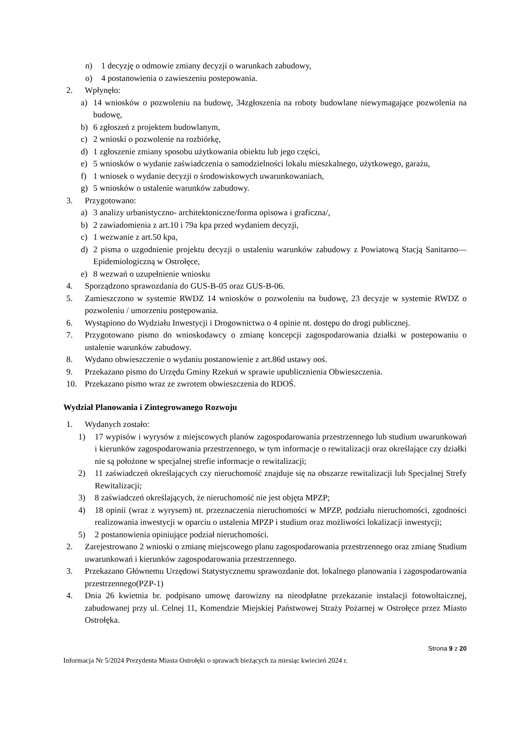n) 1 decyzję o odmowie zmiany decyzji o warunkach zabudowy,
o) 4 postanowienia o zawieszeniu postepowania.
2. Wpłynęło:
a) 14 wniosków o pozwoleniu na budowę, 34zgłoszenia na roboty budowlane niewymagające pozwolenia na budowę,
b) 6 zgłoszeń z projektem budowlanym,
c) 2 wnioski o pozwolenie na rozbiórkę,
d) 1 zgłoszenie zmiany sposobu użytkowania obiektu lub jego części,
e) 5 wniosków o wydanie zaświadczenia o samodzielności lokalu mieszkalnego, użytkowego, garażu,
f) 1 wniosek o wydanie decyzji o środowiskowych uwarunkowaniach,
g) 5 wniosków o ustalenie warunków zabudowy.
3. Przygotowano:
a) 3 analizy urbanistyczno- architektoniczne/forma opisowa i graficzna/,
b) 2 zawiadomienia z art.10 i 79a kpa przed wydaniem decyzji,
c) 1 wezwanie z art.50 kpa,
d) 2 pisma o uzgodnienie projektu decyzji o ustaleniu warunków zabudowy z Powiatową Stacją Sanitarno—Epidemiologiczną w Ostrołęce,
e) 8 wezwań o uzupełnienie wniosku
4. Sporządzono sprawozdania do GUS-B-05 oraz GUS-B-06.
5. Zamieszczono w systemie RWDZ 14 wniosków o pozwoleniu na budowę, 23 decyzje w systemie RWDZ o pozwoleniu / umorzeniu postępowania.
6. Wystąpiono do Wydziału Inwestycji i Drogownictwa o 4 opinie nt. dostępu do drogi publicznej.
7. Przygotowano pismo do wnioskodawcy o zmianę koncepcji zagospodarowania działki w postepowaniu o ustalenie warunków zabudowy.
8. Wydano obwieszczenie o wydaniu postanowienie z art.86d ustawy ooś.
9. Przekazano pismo do Urzędu Gminy Rzekuń w sprawie upublicznienia Obwieszczenia.
10. Przekazano pismo wraz ze zwrotem obwieszczenia do RDOŚ.
Wydział Planowania i Zintegrowanego Rozwoju
1. Wydanych zostało:
1) 17 wypisów i wyrysów z miejscowych planów zagospodarowania przestrzennego lub studium uwarunkowań i kierunków zagospodarowania przestrzennego, w tym informacje o rewitalizacji oraz określające czy działki nie są położone w specjalnej strefie informacje o rewitalizacji;
2) 11 zaświadczeń określających czy nieruchomość znajduje się na obszarze rewitalizacji lub Specjalnej Strefy Rewitalizacji;
3) 8 zaświadczeń określających, że nieruchomość nie jest objęta MPZP;
4) 18 opinii (wraz z wyrysem) nt. przeznaczenia nieruchomości w MPZP, podziału nieruchomości, zgodności realizowania inwestycji w oparciu o ustalenia MPZP i studium oraz możliwości lokalizacji inwestycji;
5) 2 postanowienia opiniujące podział nieruchomości.
2. Zarejestrowano 2 wnioski o zmianę miejscowego planu zagospodarowania przestrzennego oraz zmianę Studium uwarunkowań i kierunków zagospodarowania przestrzennego.
3. Przekazano Głównemu Urzędowi Statystycznemu sprawozdanie dot. lokalnego planowania i zagospodarowania przestrzennego(PZP-1)
4. Dnia 26 kwietnia br. podpisano umowę darowizny na nieodpłatne przekazanie instalacji fotowoltaicznej, zabudowanej przy ul. Celnej 11, Komendzie Miejskiej Państwowej Straży Pożarnej w Ostrołęce przez Miasto Ostrołęka.
Strona 9 z 20
Informacja Nr 5/2024 Prezydenta Miasta Ostrołęki o sprawach bieżących za miesiąc kwiecień 2024 r.